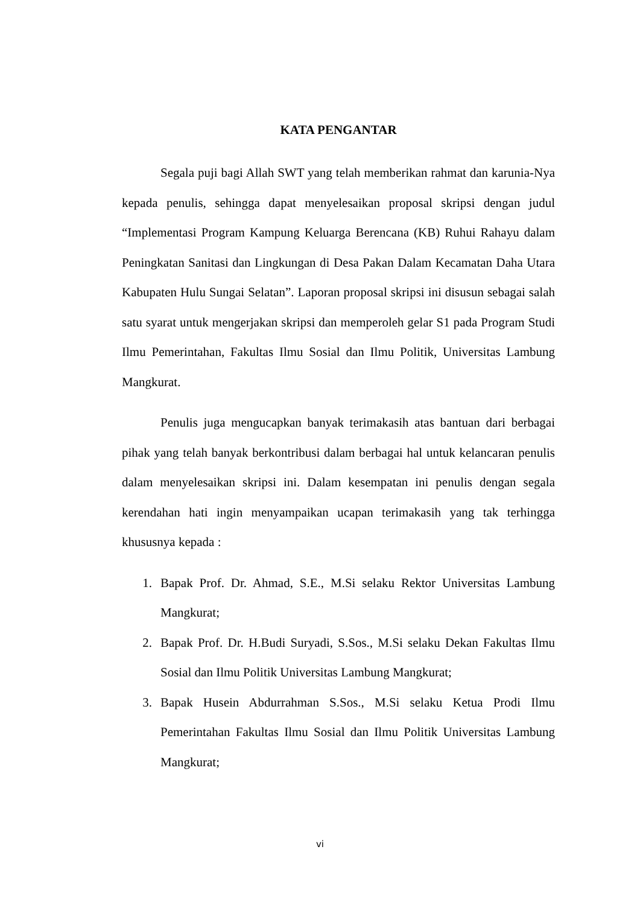KATA PENGANTAR
Segala puji bagi Allah SWT yang telah memberikan rahmat dan karunia-Nya kepada penulis, sehingga dapat menyelesaikan proposal skripsi dengan judul “Implementasi Program Kampung Keluarga Berencana (KB) Ruhui Rahayu dalam Peningkatan Sanitasi dan Lingkungan di Desa Pakan Dalam Kecamatan Daha Utara Kabupaten Hulu Sungai Selatan”. Laporan proposal skripsi ini disusun sebagai salah satu syarat untuk mengerjakan skripsi dan memperoleh gelar S1 pada Program Studi Ilmu Pemerintahan, Fakultas Ilmu Sosial dan Ilmu Politik, Universitas Lambung Mangkurat.
Penulis juga mengucapkan banyak terimakasih atas bantuan dari berbagai pihak yang telah banyak berkontribusi dalam berbagai hal untuk kelancaran penulis dalam menyelesaikan skripsi ini. Dalam kesempatan ini penulis dengan segala kerendahan hati ingin menyampaikan ucapan terimakasih yang tak terhingga khususnya kepada :
1. Bapak Prof. Dr. Ahmad, S.E., M.Si selaku Rektor Universitas Lambung Mangkurat;
2. Bapak Prof. Dr. H.Budi Suryadi, S.Sos., M.Si selaku Dekan Fakultas Ilmu Sosial dan Ilmu Politik Universitas Lambung Mangkurat;
3. Bapak Husein Abdurrahman S.Sos., M.Si selaku Ketua Prodi Ilmu Pemerintahan Fakultas Ilmu Sosial dan Ilmu Politik Universitas Lambung Mangkurat;
vi